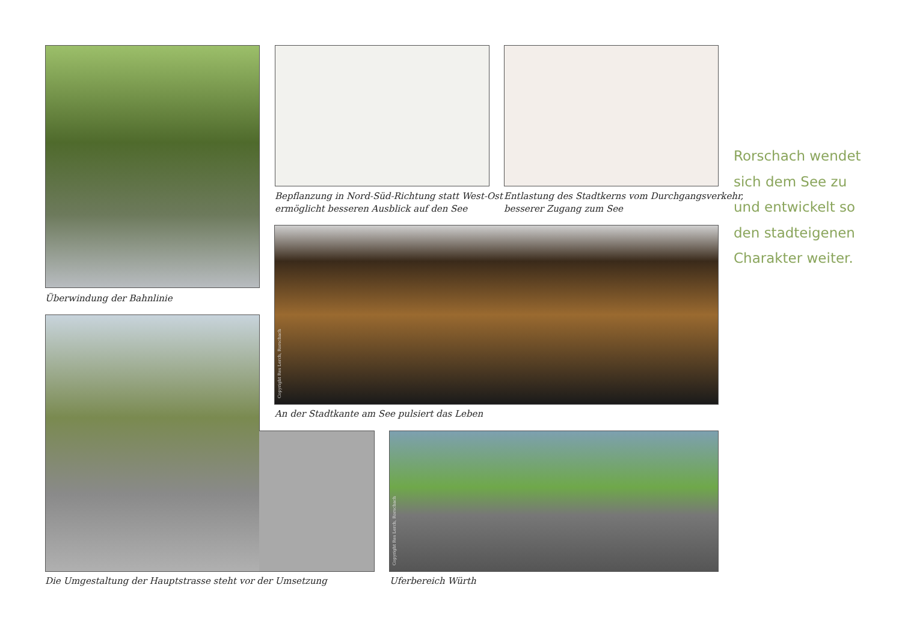Überwindung der Bahnlinie
Bepflanzung in Nord-Süd-Richtung statt West-Ost
ermöglicht besseren Ausblick auf den See
Entlastung des Stadtkerns vom Durchgangsverkehr,
besserer Zugang zum See
Copyright Res Lerch, Rorschach
An der Stadtkante am See pulsiert das Leben
Die Umgestaltung der Hauptstrasse steht vor der Umsetzung
Copyright Res Lerch, Rorschach
Uferbereich Würth
Rorschach wendet
sich dem See zu
und entwickelt so
den stadteigenen
Charakter weiter.